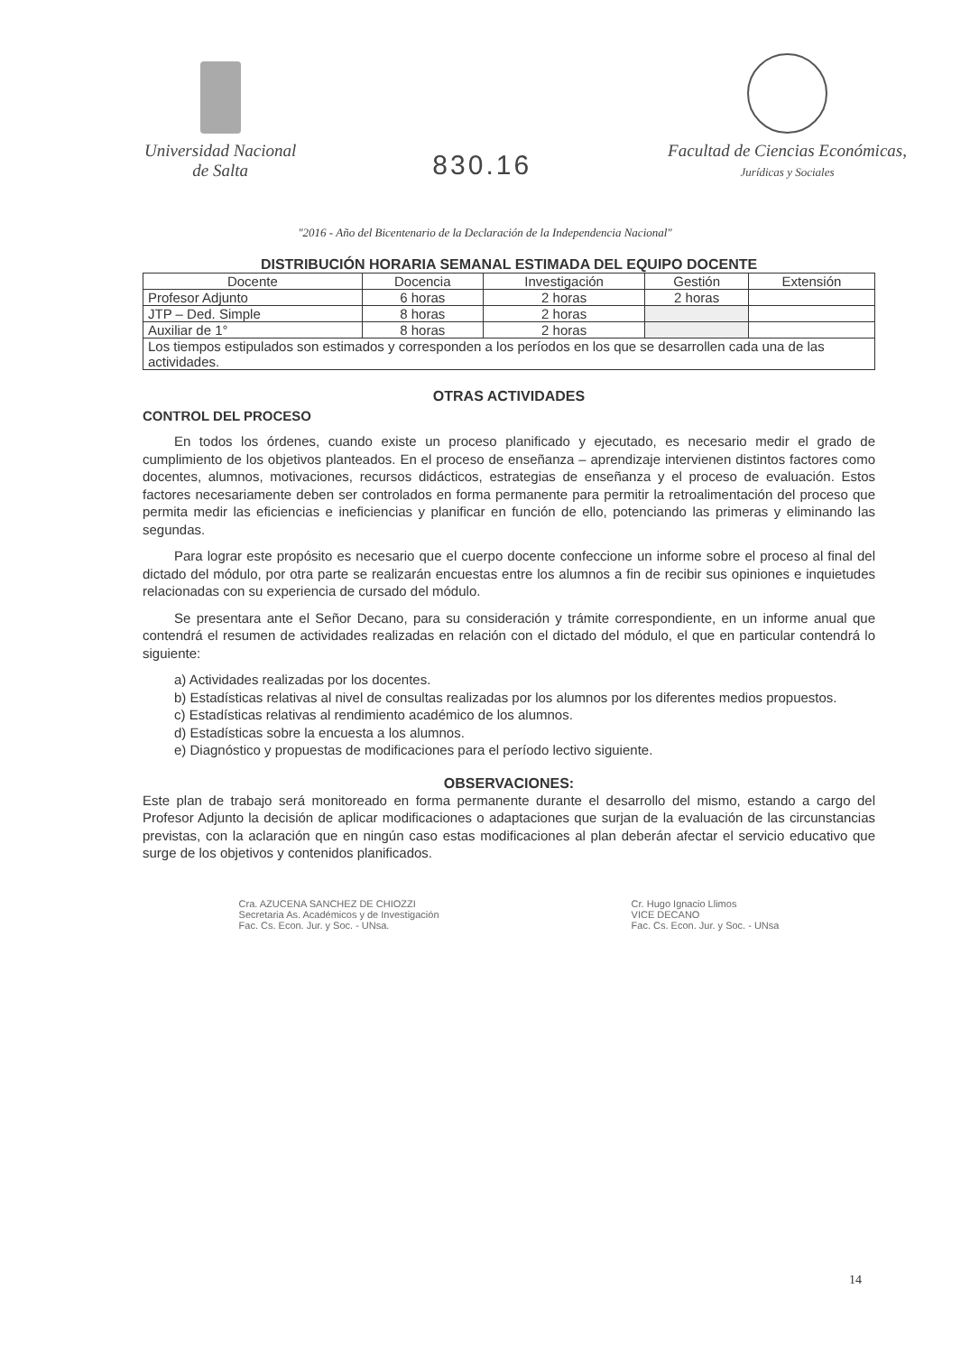Universidad Nacional
de Salta
830.16
Facultad de Ciencias Económicas,
Jurídicas y Sociales
"2016 - Año del Bicentenario de la Declaración de la Independencia Nacional"
DISTRIBUCIÓN HORARIA SEMANAL ESTIMADA DEL EQUIPO DOCENTE
| Docente | Docencia | Investigación | Gestión | Extensión |
| --- | --- | --- | --- | --- |
| Profesor Adjunto | 6 horas | 2 horas | 2 horas | |
| JTP – Ded. Simple | 8 horas | 2 horas | | |
| Auxiliar de 1° | 8 horas | 2 horas | | |
| Los tiempos estipulados son estimados y corresponden a los períodos en los que se desarrollen cada una de las actividades. | | | | |
OTRAS ACTIVIDADES
CONTROL DEL PROCESO
En todos los órdenes, cuando existe un proceso planificado y ejecutado, es necesario medir el grado de cumplimiento de los objetivos planteados. En el proceso de enseñanza – aprendizaje intervienen distintos factores como docentes, alumnos, motivaciones, recursos didácticos, estrategias de enseñanza y el proceso de evaluación. Estos factores necesariamente deben ser controlados en forma permanente para permitir la retroalimentación del proceso que permita medir las eficiencias e ineficiencias y planificar en función de ello, potenciando las primeras y eliminando las segundas.
Para lograr este propósito es necesario que el cuerpo docente confeccione un informe sobre el proceso al final del dictado del módulo, por otra parte se realizarán encuestas entre los alumnos a fin de recibir sus opiniones e inquietudes relacionadas con su experiencia de cursado del módulo.
Se presentara ante el Señor Decano, para su consideración y trámite correspondiente, en un informe anual que contendrá el resumen de actividades realizadas en relación con el dictado del módulo, el que en particular contendrá lo siguiente:
a) Actividades realizadas por los docentes.
b) Estadísticas relativas al nivel de consultas realizadas por los alumnos por los diferentes medios propuestos.
c) Estadísticas relativas al rendimiento académico de los alumnos.
d) Estadísticas sobre la encuesta a los alumnos.
e) Diagnóstico y propuestas de modificaciones para el período lectivo siguiente.
OBSERVACIONES:
Este plan de trabajo será monitoreado en forma permanente durante el desarrollo del mismo, estando a cargo del Profesor Adjunto la decisión de aplicar modificaciones o adaptaciones que surjan de la evaluación de las circunstancias previstas, con la aclaración que en ningún caso estas modificaciones al plan deberán afectar el servicio educativo que surge de los objetivos y contenidos planificados.
Cra. AZUCENA SANCHEZ DE CHIOZZI
Secretaria As. Académicos y de Investigación
Fac. Cs. Econ. Jur. y Soc. - UNsa.
Cr. Hugo Ignacio Llimos
VICE DECANO
Fac. Cs. Econ. Jur. y Soc. - UNsa
14